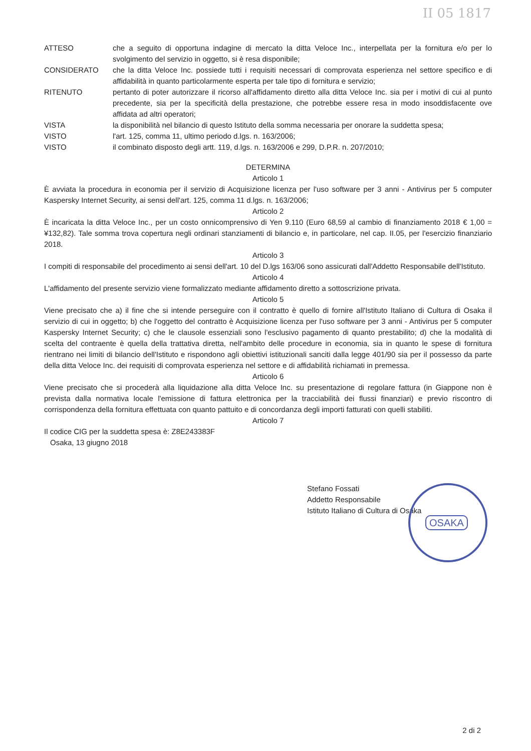II 05 1817
ATTESO che a seguito di opportuna indagine di mercato la ditta Veloce Inc., interpellata per la fornitura e/o per lo svolgimento del servizio in oggetto, si è resa disponibile;
CONSIDERATO che la ditta Veloce Inc. possiede tutti i requisiti necessari di comprovata esperienza nel settore specifico e di affidabilità in quanto particolarmente esperta per tale tipo di fornitura e servizio;
RITENUTO pertanto di poter autorizzare il ricorso all'affidamento diretto alla ditta Veloce Inc. sia per i motivi di cui al punto precedente, sia per la specificità della prestazione, che potrebbe essere resa in modo insoddisfacente ove affidata ad altri operatori;
VISTA la disponibilità nel bilancio di questo Istituto della somma necessaria per onorare la suddetta spesa;
VISTO l'art. 125, comma 11, ultimo periodo d.lgs. n. 163/2006;
VISTO il combinato disposto degli artt. 119, d.lgs. n. 163/2006 e 299, D.P.R. n. 207/2010;
DETERMINA
Articolo 1
È avviata la procedura in economia per il servizio di Acquisizione licenza per l'uso software per 3 anni - Antivirus per 5 computer Kaspersky Internet Security, ai sensi dell'art. 125, comma 11 d.lgs. n. 163/2006;
Articolo 2
È incaricata la ditta Veloce Inc., per un costo onnicomprensivo di Yen 9.110 (Euro 68,59 al cambio di finanziamento 2018 € 1,00 = ¥132,82). Tale somma trova copertura negli ordinari stanziamenti di bilancio e, in particolare, nel cap. II.05, per l'esercizio finanziario 2018.
Articolo 3
I compiti di responsabile del procedimento ai sensi dell'art. 10 del D.lgs 163/06 sono assicurati dall'Addetto Responsabile dell'Istituto.
Articolo 4
L'affidamento del presente servizio viene formalizzato mediante affidamento diretto a sottoscrizione privata.
Articolo 5
Viene precisato che a) il fine che si intende perseguire con il contratto è quello di fornire all'Istituto Italiano di Cultura di Osaka il servizio di cui in oggetto; b) che l'oggetto del contratto è Acquisizione licenza per l'uso software per 3 anni - Antivirus per 5 computer Kaspersky Internet Security; c) che le clausole essenziali sono l'esclusivo pagamento di quanto prestabilito; d) che la modalità di scelta del contraente è quella della trattativa diretta, nell'ambito delle procedure in economia, sia in quanto le spese di fornitura rientrano nei limiti di bilancio dell'Istituto e rispondono agli obiettivi istituzionali sanciti dalla legge 401/90 sia per il possesso da parte della ditta Veloce Inc. dei requisiti di comprovata esperienza nel settore e di affidabilità richiamati in premessa.
Articolo 6
Viene precisato che si procederà alla liquidazione alla ditta Veloce Inc. su presentazione di regolare fattura (in Giappone non è prevista dalla normativa locale l'emissione di fattura elettronica per la tracciabilità dei flussi finanziari) e previo riscontro di corrispondenza della fornitura effettuata con quanto pattuito e di concordanza degli importi fatturati con quelli stabiliti.
Articolo 7
Il codice CIG per la suddetta spesa è: Z8E243383F
Osaka, 13 giugno 2018
Stefano Fossati
Addetto Responsabile
Istituto Italiano di Cultura di Osaka
OSAKA
2 di 2